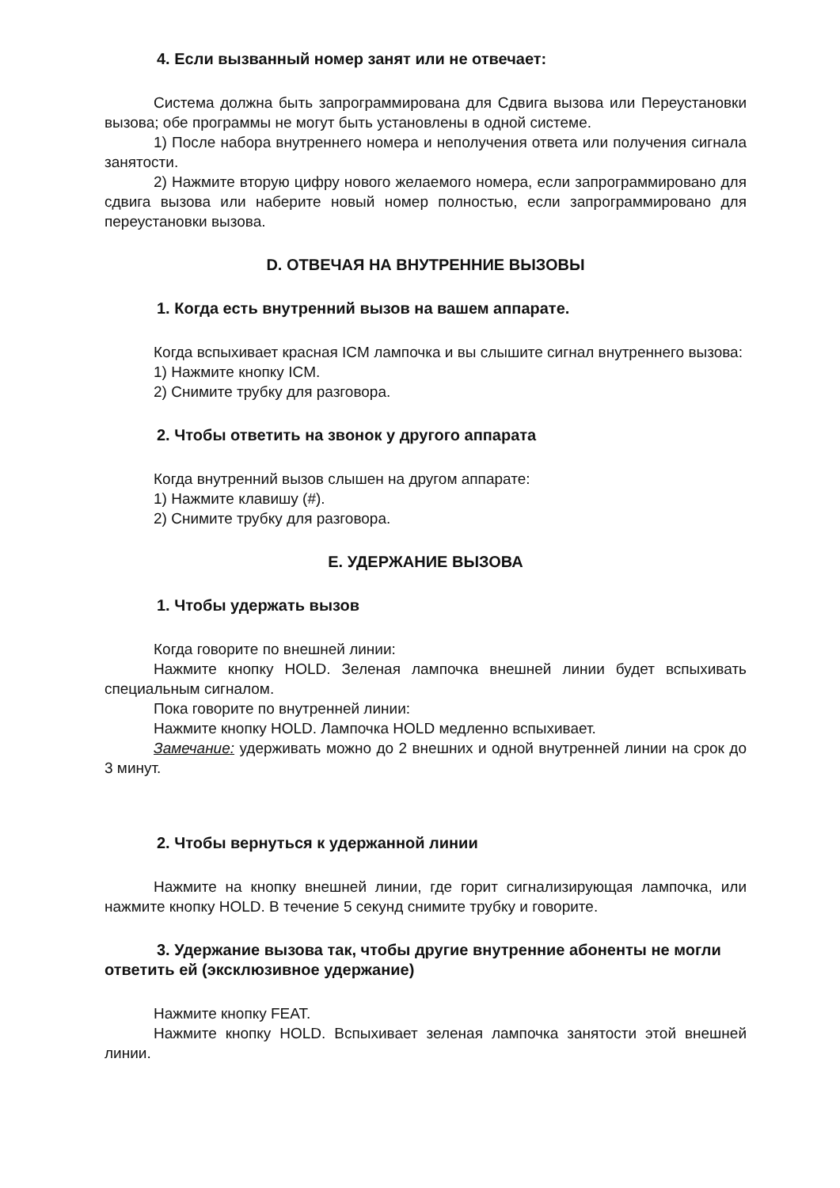4. Если вызванный номер занят или не отвечает:
Система должна быть запрограммирована для Сдвига вызова или Переустановки вызова; обе программы не могут быть установлены в одной системе.
1) После набора внутреннего номера и неполучения ответа или получения сигнала занятости.
2) Нажмите вторую цифру нового желаемого номера, если запрограммировано для сдвига вызова или наберите новый номер полностью, если запрограммировано для переустановки вызова.
D. ОТВЕЧАЯ НА ВНУТРЕННИЕ ВЫЗОВЫ
1. Когда есть внутренний вызов на вашем аппарате.
Когда вспыхивает красная ICM лампочка и вы слышите сигнал внутреннего вызова:
1) Нажмите кнопку ICM.
2) Снимите трубку для разговора.
2. Чтобы ответить на звонок у другого аппарата
Когда внутренний вызов слышен на другом аппарате:
1) Нажмите клавишу (#).
2) Снимите трубку для разговора.
E. УДЕРЖАНИЕ ВЫЗОВА
1. Чтобы удержать вызов
Когда говорите по внешней линии:
Нажмите кнопку HOLD. Зеленая лампочка внешней линии будет вспыхивать специальным сигналом.
Пока говорите по внутренней линии:
Нажмите кнопку HOLD. Лампочка HOLD медленно вспыхивает.
Замечание: удерживать можно до 2 внешних и одной внутренней линии на срок до 3 минут.
2. Чтобы вернуться к удержанной линии
Нажмите на кнопку внешней линии, где горит сигнализирующая лампочка, или нажмите кнопку HOLD. В течение 5 секунд снимите трубку и говорите.
3. Удержание вызова так, чтобы другие внутренние абоненты не могли ответить ей (эксклюзивное удержание)
Нажмите кнопку FEAT.
Нажмите кнопку HOLD. Вспыхивает зеленая лампочка занятости этой внешней линии.